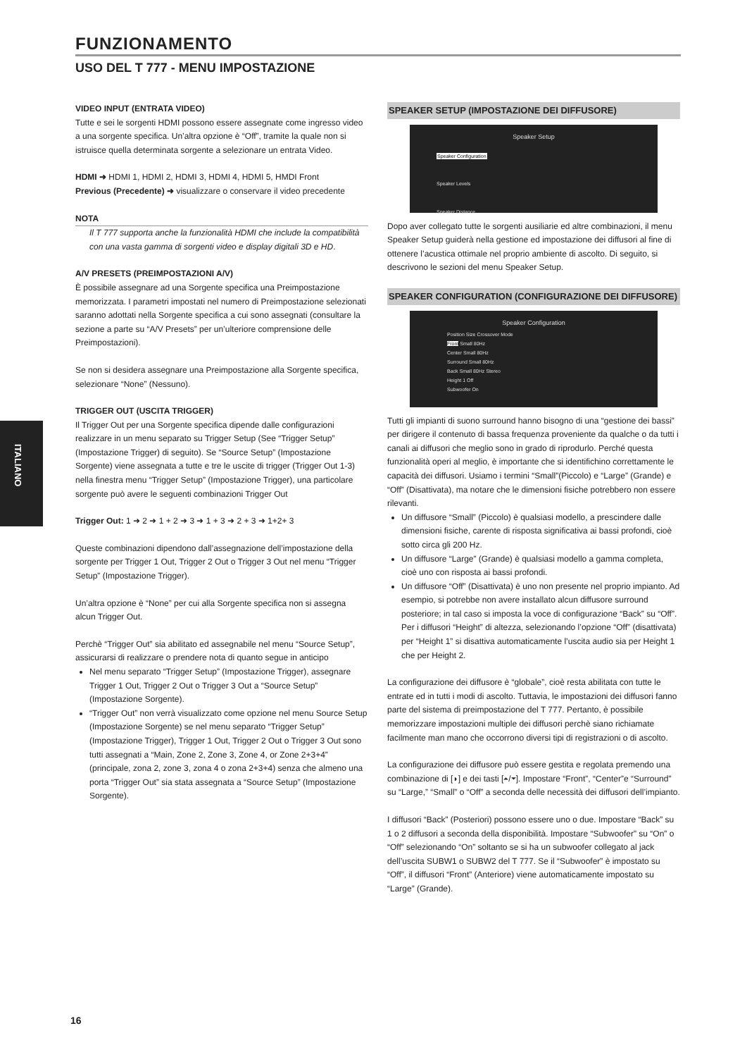FUNZIONAMENTO
USO DEL T 777 - MENU IMPOSTAZIONE
ITALIANO
VIDEO INPUT (ENTRATA VIDEO)
Tutte e sei le sorgenti HDMI possono essere assegnate come ingresso video a una sorgente specifica. Un’altra opzione è “Off”, tramite la quale non si istruisce quella determinata sorgente a selezionare un entrata Video.
HDMI ➜ HDMI 1, HDMI 2, HDMI 3, HDMI 4, HDMI 5, HMDI Front
Previous (Precedente) ➜ visualizzare o conservare il video precedente
NOTA
Il T 777 supporta anche la funzionalità HDMI che include la compatibilità con una vasta gamma di sorgenti video e display digitali 3D e HD.
A/V PRESETS (PREIMPOSTAZIONI A/V)
È possibile assegnare ad una Sorgente specifica una Preimpostazione memorizzata. I parametri impostati nel numero di Preimpostazione selezionati saranno adottati nella Sorgente specifica a cui sono assegnati (consultare la sezione a parte su “A/V Presets” per un’ulteriore comprensione delle Preimpostazioni).
Se non si desidera assegnare una Preimpostazione alla Sorgente specifica, selezionare “None” (Nessuno).
TRIGGER OUT (USCITA TRIGGER)
Il Trigger Out per una Sorgente specifica dipende dalle configurazioni realizzare in un menu separato su Trigger Setup (See “Trigger Setup” (Impostazione Trigger) di seguito). Se “Source Setup” (Impostazione Sorgente) viene assegnata a tutte e tre le uscite di trigger (Trigger Out 1-3) nella finestra menu “Trigger Setup” (Impostazione Trigger), una particolare sorgente può avere le seguenti combinazioni Trigger Out
Trigger Out: 1 ➜ 2 ➜ 1 + 2 ➜ 3 ➜ 1 + 3 ➜ 2 + 3 ➜ 1+2+ 3
Queste combinazioni dipendono dall’assegnazione dell’impostazione della sorgente per Trigger 1 Out, Trigger 2 Out o Trigger 3 Out nel menu “Trigger Setup” (Impostazione Trigger).
Un’altra opzione è “None” per cui alla Sorgente specifica non si assegna alcun Trigger Out.
Perchè “Trigger Out” sia abilitato ed assegnabile nel menu “Source Setup”, assicurarsi di realizzare o prendere nota di quanto segue in anticipo
Nel menu separato “Trigger Setup” (Impostazione Trigger), assegnare Trigger 1 Out, Trigger 2 Out o Trigger 3 Out a “Source Setup” (Impostazione Sorgente).
“Trigger Out” non verrà visualizzato come opzione nel menu Source Setup (Impostazione Sorgente) se nel menu separato “Trigger Setup” (Impostazione Trigger), Trigger 1 Out, Trigger 2 Out o Trigger 3 Out sono tutti assegnati a “Main, Zone 2, Zone 3, Zone 4, or Zone 2+3+4” (principale, zona 2, zone 3, zona 4 o zona 2+3+4) senza che almeno una porta “Trigger Out” sia stata assegnata a “Source Setup” (Impostazione Sorgente).
SPEAKER SETUP (IMPOSTAZIONE DEI DIFFUSORE)
Speaker Setup
Speaker Configuration
Speaker Levels
Speaker Distance
Dopo aver collegato tutte le sorgenti ausiliarie ed altre combinazioni, il menu Speaker Setup guiderà nella gestione ed impostazione dei diffusori al fine di ottenere l’acustica ottimale nel proprio ambiente di ascolto. Di seguito, si descrivono le sezioni del menu Speaker Setup.
SPEAKER CONFIGURATION (CONFIGURAZIONE DEI DIFFUSORE)
Speaker Configuration
Position Size Crossover Mode
Front Small 80Hz
Center Small 80Hz
Surround Small 80Hz
Back Small 80Hz Stereo
Height 1 Off
Subwoofer On
Tutti gli impianti di suono surround hanno bisogno di una “gestione dei bassi” per dirigere il contenuto di bassa frequenza proveniente da qualche o da tutti i canali ai diffusori che meglio sono in grado di riprodurlo. Perché questa funzionalità operi al meglio, è importante che si identifichino correttamente le capacità dei diffusori. Usiamo i termini “Small”(Piccolo) e “Large” (Grande) e “Off” (Disattivata), ma notare che le dimensioni fisiche potrebbero non essere rilevanti.
Un diffusore “Small” (Piccolo) è qualsiasi modello, a prescindere dalle dimensioni fisiche, carente di risposta significativa ai bassi profondi, cioè sotto circa gli 200 Hz.
Un diffusore “Large” (Grande) è qualsiasi modello a gamma completa, cioè uno con risposta ai bassi profondi.
Un diffusore “Off” (Disattivata) è uno non presente nel proprio impianto. Ad esempio, si potrebbe non avere installato alcun diffusore surround posteriore; in tal caso si imposta la voce di configurazione “Back” su “Off”. Per i diffusori “Height” di altezza, selezionando l’opzione “Off” (disattivata) per “Height 1” si disattiva automaticamente l’uscita audio sia per Height 1 che per Height 2.
La configurazione dei diffusore è “globale”, cioè resta abilitata con tutte le entrate ed in tutti i modi di ascolto. Tuttavia, le impostazioni dei diffusori fanno parte del sistema di preimpostazione del T 777. Pertanto, è possibile memorizzare impostazioni multiple dei diffusori perchè siano richiamate facilmente man mano che occorrono diversi tipi di registrazioni o di ascolto.
La configurazione dei diffusore può essere gestita e regolata premendo una combinazione di [◗] e dei tasti [⏶/⏷]. Impostare “Front”, “Center”e “Surround” su “Large,” “Small” o “Off” a seconda delle necessità dei diffusori dell’impianto.
I diffusori “Back” (Posteriori) possono essere uno o due. Impostare “Back” su 1 o 2 diffusori a seconda della disponibilità. Impostare “Subwoofer” su “On” o “Off” selezionando “On” soltanto se si ha un subwoofer collegato al jack dell’uscita SUBW1 o SUBW2 del T 777. Se il “Subwoofer” è impostato su “Off”, il diffusori “Front” (Anteriore) viene automaticamente impostato su “Large” (Grande).
16